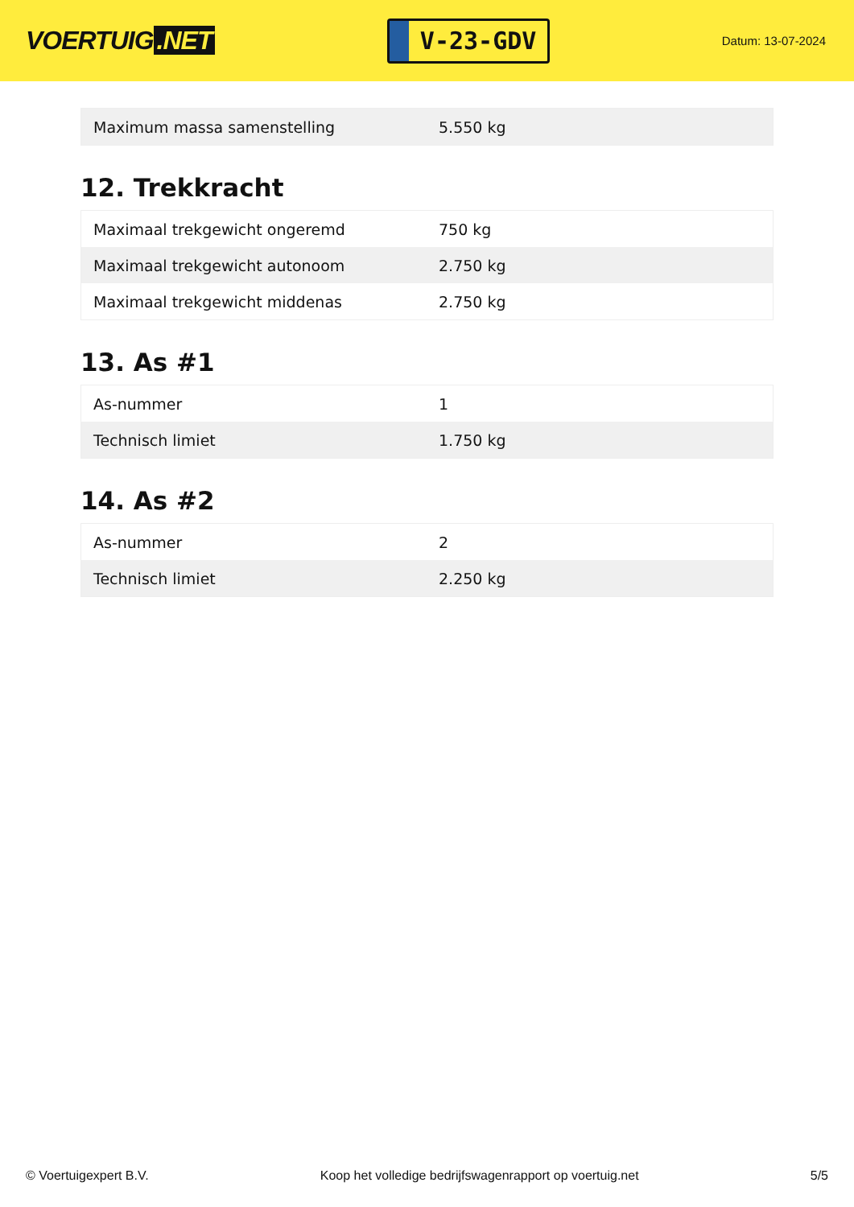VOERTUIG.NET
V-23-GDV
Datum: 13-07-2024
| Maximum massa samenstelling | 5.550 kg |
12. Trekkracht
| Maximaal trekgewicht ongeremd | 750 kg |
| Maximaal trekgewicht autonoom | 2.750 kg |
| Maximaal trekgewicht middenas | 2.750 kg |
13. As #1
| As-nummer | 1 |
| Technisch limiet | 1.750 kg |
14. As #2
| As-nummer | 2 |
| Technisch limiet | 2.250 kg |
© Voertuigexpert B.V. Koop het volledige bedrijfswagenrapport op voertuig.net 5/5